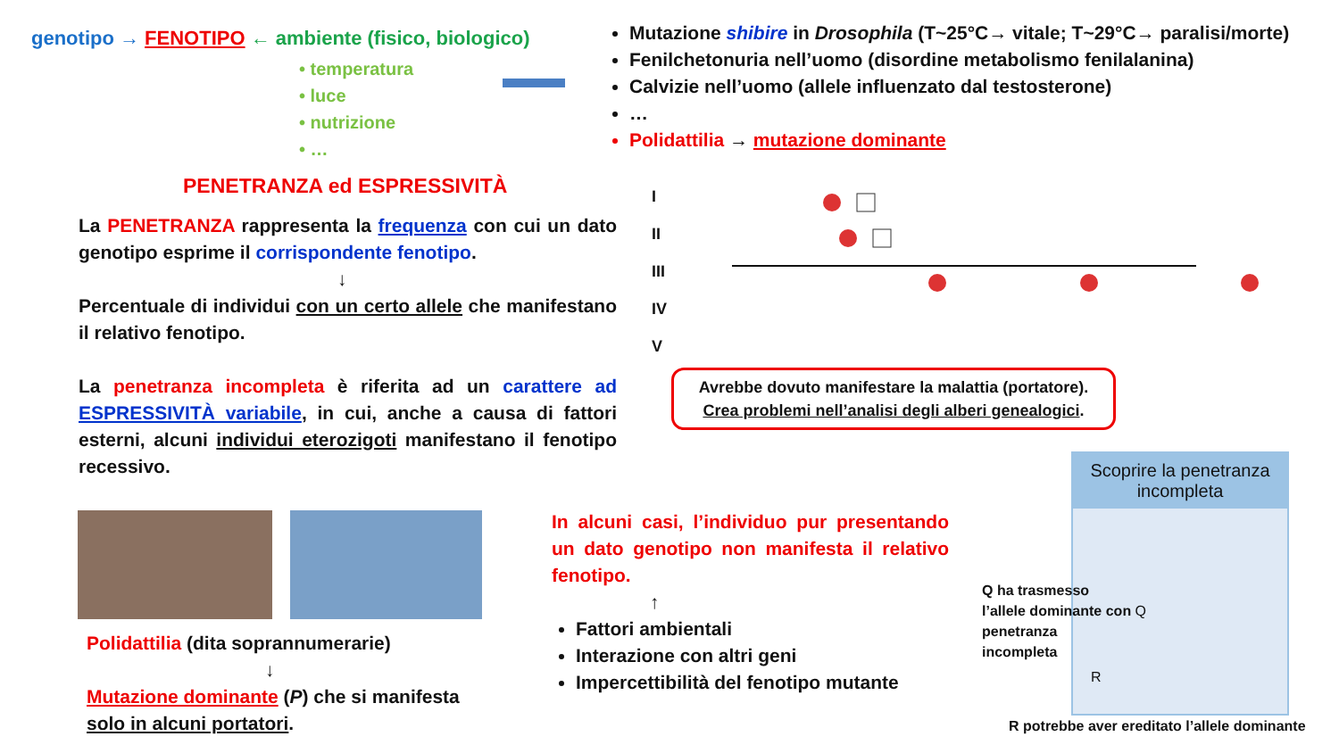genotipo → FENOTIPO ← ambiente (fisico, biologico)
• temperatura
• luce
• nutrizione
• …
Mutazione shibire in Drosophila (T~25°C→ vitale; T~29°C→ paralisi/morte)
Fenilchetonuria nell’uomo (disordine metabolismo fenilalanina)
Calvizie nell’uomo (allele influenzato dal testosterone)
…
Polidattilia → mutazione dominante
PENETRANZA ed ESPRESSIVITÀ
La PENETRANZA rappresenta la frequenza con cui un dato genotipo esprime il corrispondente fenotipo.
↓
Percentuale di individui con un certo allele che manifestano il relativo fenotipo.
La penetranza incompleta è riferita ad un carattere ad ESPRESSIVITÀ variabile, in cui, anche a causa di fattori esterni, alcuni individui eterozigoti manifestano il fenotipo recessivo.
I
II
III
IV
V
Avrebbe dovuto manifestare la malattia (portatore).
Crea problemi nell’analisi degli alberi genealogici.
Polidattilia (dita soprannumerarie)
↓
Mutazione dominante (P) che si manifesta solo in alcuni portatori.
In alcuni casi, l’individuo pur presentando un dato genotipo non manifesta il relativo fenotipo.
↑
Fattori ambientali
Interazione con altri geni
Impercettibilità del fenotipo mutante
Scoprire la penetranza incompleta
R
Q ha trasmesso
l’allele dominante con Q
penetranza
incompleta
R potrebbe aver ereditato l’allele dominante